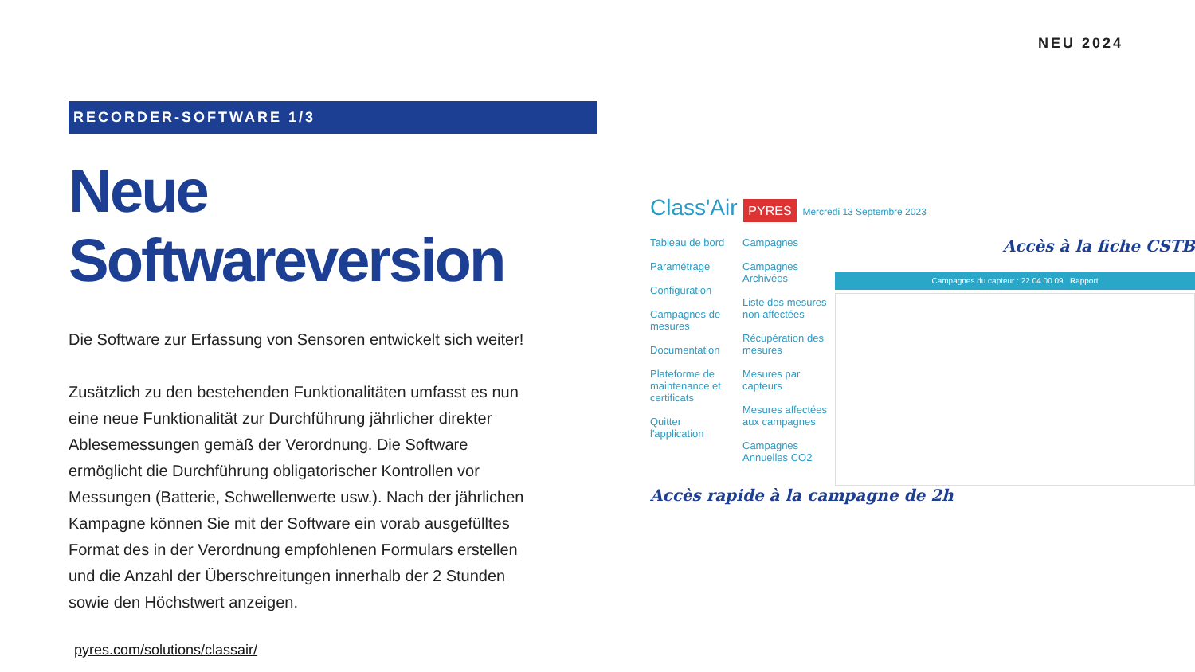NEU 2024
RECORDER-SOFTWARE 1/3
Neue Softwareversion
Die Software zur Erfassung von Sensoren entwickelt sich weiter!
Zusätzlich zu den bestehenden Funktionalitäten umfasst es nun eine neue Funktionalität zur Durchführung jährlicher direkter Ablesemessungen gemäß der Verordnung. Die Software ermöglicht die Durchführung obligatorischer Kontrollen vor Messungen (Batterie, Schwellenwerte usw.). Nach der jährlichen Kampagne können Sie mit der Software ein vorab ausgefülltes Format des in der Verordnung empfohlenen Formulars erstellen und die Anzahl der Überschreitungen innerhalb der 2 Stunden sowie den Höchstwert anzeigen.
pyres.com/solutions/classair/
Class'Air PYRES Mercredi 13 Septembre 2023
Tableau de bord
Paramétrage
Configuration
Campagnes de mesures
Documentation
Plateforme de maintenance et certificats
Quitter l'application
Campagnes
Campagnes Archivées
Liste des mesures non affectées
Récupération des mesures
Mesures par capteurs
Mesures affectées aux campagnes
Campagnes Annuelles CO2
Accès à la fiche CSTB
Campagnes du capteur : 22 04 00 09 Rapport
Accès rapide à la campagne de 2h